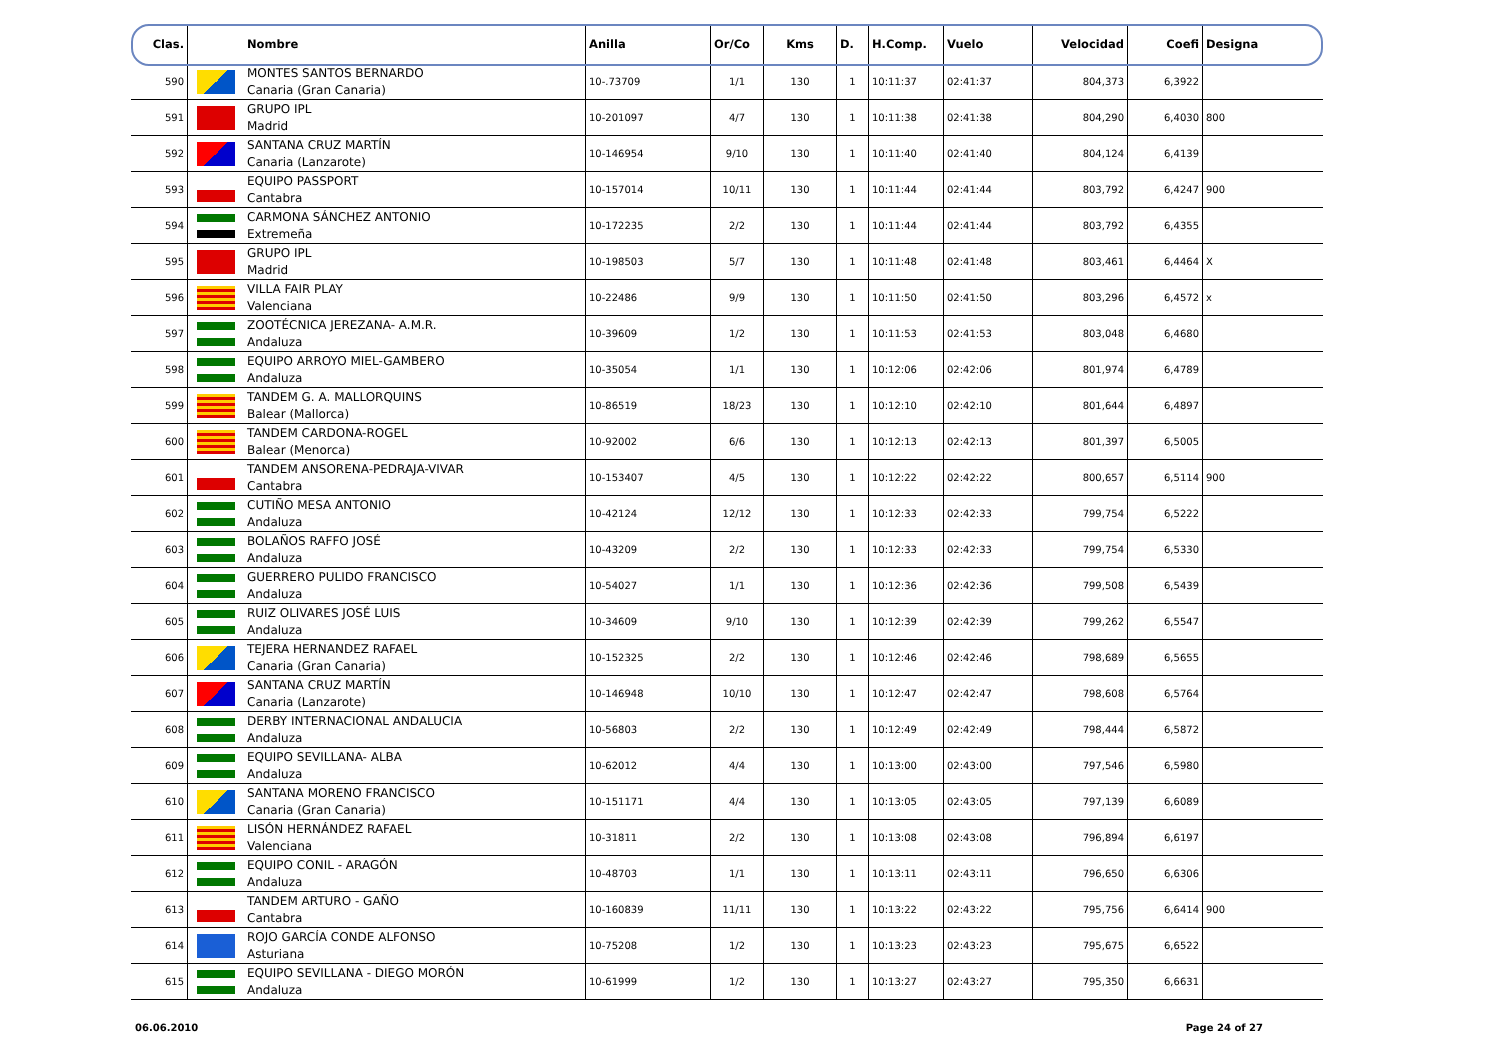| Clas. | | Nombre | Anilla | Or/Co | Kms | D. | H.Comp. | Vuelo | Velocidad | Coefi | Designa |
| --- | --- | --- | --- | --- | --- | --- | --- | --- | --- | --- | --- |
| 590 | | MONTES SANTOS BERNARDO Canaria (Gran Canaria) | 10-.73709 | 1/1 | 130 | 1 | 10:11:37 | 02:41:37 | 804,373 | 6,3922 | |
| 591 | | GRUPO IPL Madrid | 10-201097 | 4/7 | 130 | 1 | 10:11:38 | 02:41:38 | 804,290 | 6,4030 | 800 |
| 592 | | SANTANA CRUZ MARTÍN Canaria (Lanzarote) | 10-146954 | 9/10 | 130 | 1 | 10:11:40 | 02:41:40 | 804,124 | 6,4139 | |
| 593 | | EQUIPO PASSPORT Cantabra | 10-157014 | 10/11 | 130 | 1 | 10:11:44 | 02:41:44 | 803,792 | 6,4247 | 900 |
| 594 | | CARMONA SÁNCHEZ ANTONIO Extremeña | 10-172235 | 2/2 | 130 | 1 | 10:11:44 | 02:41:44 | 803,792 | 6,4355 | |
| 595 | | GRUPO IPL Madrid | 10-198503 | 5/7 | 130 | 1 | 10:11:48 | 02:41:48 | 803,461 | 6,4464 | X |
| 596 | | VILLA FAIR PLAY Valenciana | 10-22486 | 9/9 | 130 | 1 | 10:11:50 | 02:41:50 | 803,296 | 6,4572 | x |
| 597 | | ZOOTÉCNICA JEREZANA- A.M.R. Andaluza | 10-39609 | 1/2 | 130 | 1 | 10:11:53 | 02:41:53 | 803,048 | 6,4680 | |
| 598 | | EQUIPO ARROYO MIEL-GAMBERO Andaluza | 10-35054 | 1/1 | 130 | 1 | 10:12:06 | 02:42:06 | 801,974 | 6,4789 | |
| 599 | | TANDEM G. A. MALLORQUINS Balear (Mallorca) | 10-86519 | 18/23 | 130 | 1 | 10:12:10 | 02:42:10 | 801,644 | 6,4897 | |
| 600 | | TANDEM CARDONA-ROGEL Balear (Menorca) | 10-92002 | 6/6 | 130 | 1 | 10:12:13 | 02:42:13 | 801,397 | 6,5005 | |
| 601 | | TANDEM ANSORENA-PEDRAJA-VIVAR Cantabra | 10-153407 | 4/5 | 130 | 1 | 10:12:22 | 02:42:22 | 800,657 | 6,5114 | 900 |
| 602 | | CUTIÑO MESA ANTONIO Andaluza | 10-42124 | 12/12 | 130 | 1 | 10:12:33 | 02:42:33 | 799,754 | 6,5222 | |
| 603 | | BOLAÑOS RAFFO JOSÉ Andaluza | 10-43209 | 2/2 | 130 | 1 | 10:12:33 | 02:42:33 | 799,754 | 6,5330 | |
| 604 | | GUERRERO PULIDO FRANCISCO Andaluza | 10-54027 | 1/1 | 130 | 1 | 10:12:36 | 02:42:36 | 799,508 | 6,5439 | |
| 605 | | RUIZ OLIVARES JOSÉ LUIS Andaluza | 10-34609 | 9/10 | 130 | 1 | 10:12:39 | 02:42:39 | 799,262 | 6,5547 | |
| 606 | | TEJERA HERNANDEZ RAFAEL Canaria (Gran Canaria) | 10-152325 | 2/2 | 130 | 1 | 10:12:46 | 02:42:46 | 798,689 | 6,5655 | |
| 607 | | SANTANA CRUZ MARTÍN Canaria (Lanzarote) | 10-146948 | 10/10 | 130 | 1 | 10:12:47 | 02:42:47 | 798,608 | 6,5764 | |
| 608 | | DERBY INTERNACIONAL ANDALUCIA Andaluza | 10-56803 | 2/2 | 130 | 1 | 10:12:49 | 02:42:49 | 798,444 | 6,5872 | |
| 609 | | EQUIPO SEVILLANA- ALBA Andaluza | 10-62012 | 4/4 | 130 | 1 | 10:13:00 | 02:43:00 | 797,546 | 6,5980 | |
| 610 | | SANTANA MORENO FRANCISCO Canaria (Gran Canaria) | 10-151171 | 4/4 | 130 | 1 | 10:13:05 | 02:43:05 | 797,139 | 6,6089 | |
| 611 | | LISÓN HERNÁNDEZ RAFAEL Valenciana | 10-31811 | 2/2 | 130 | 1 | 10:13:08 | 02:43:08 | 796,894 | 6,6197 | |
| 612 | | EQUIPO CONIL - ARAGÓN Andaluza | 10-48703 | 1/1 | 130 | 1 | 10:13:11 | 02:43:11 | 796,650 | 6,6306 | |
| 613 | | TANDEM ARTURO - GAÑO Cantabra | 10-160839 | 11/11 | 130 | 1 | 10:13:22 | 02:43:22 | 795,756 | 6,6414 | 900 |
| 614 | | ROJO GARCÍA CONDE ALFONSO Asturiana | 10-75208 | 1/2 | 130 | 1 | 10:13:23 | 02:43:23 | 795,675 | 6,6522 | |
| 615 | | EQUIPO SEVILLANA - DIEGO MORÓN Andaluza | 10-61999 | 1/2 | 130 | 1 | 10:13:27 | 02:43:27 | 795,350 | 6,6631 | |
06.06.2010 Page 24 of 27